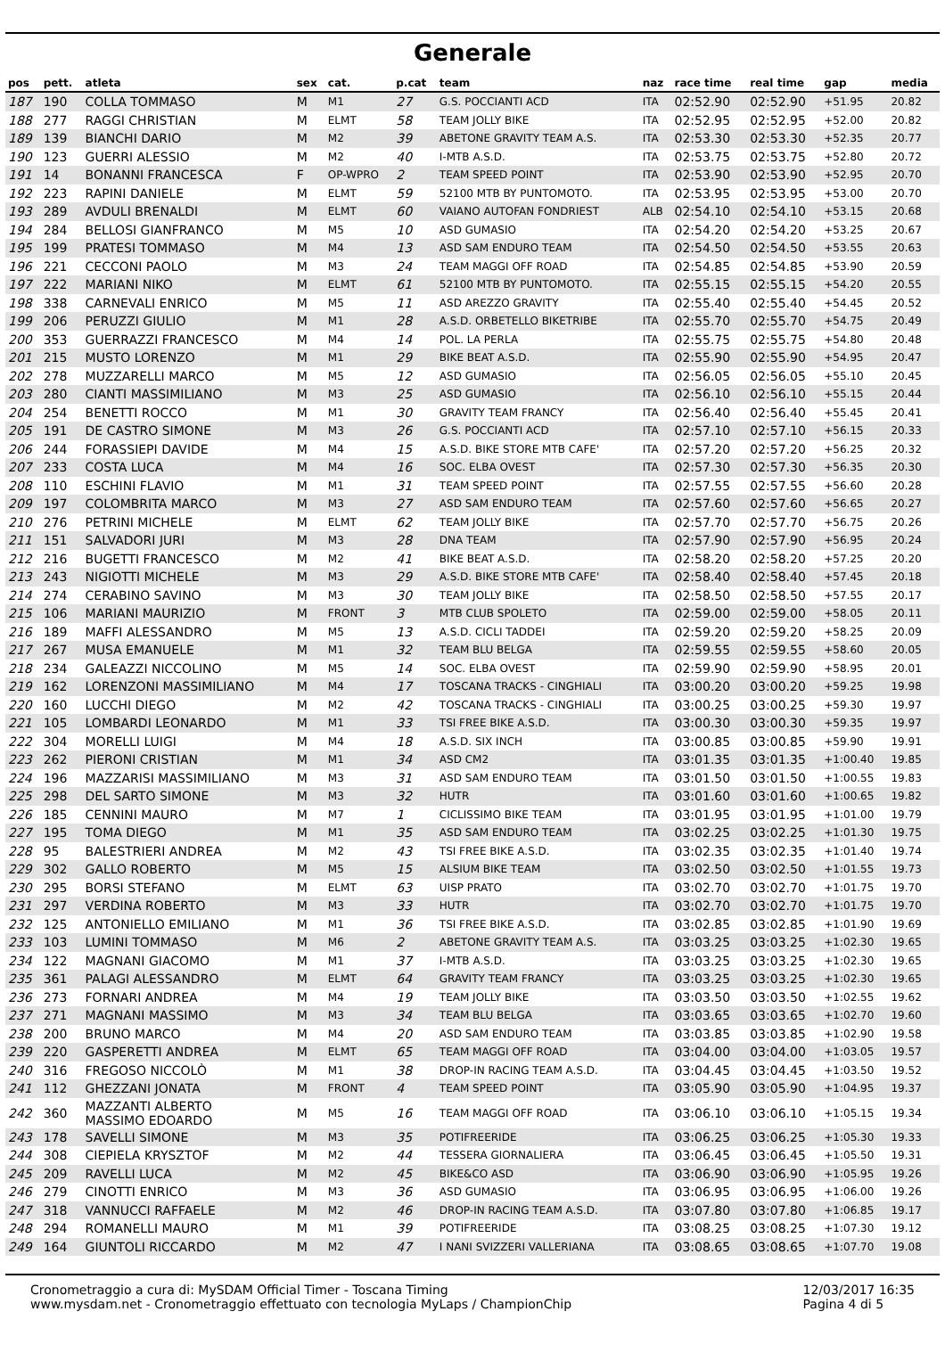Generale
| pos | pett. | atleta | sex | cat. | p.cat | team | naz | race time | real time | gap | media |
| --- | --- | --- | --- | --- | --- | --- | --- | --- | --- | --- | --- |
| 187 | 190 | COLLA TOMMASO | M | M1 | 27 | G.S. POCCIANTI ACD | ITA | 02:52.90 | 02:52.90 | +51.95 | 20.82 |
| 188 | 277 | RAGGI CHRISTIAN | M | ELMT | 58 | TEAM JOLLY BIKE | ITA | 02:52.95 | 02:52.95 | +52.00 | 20.82 |
| 189 | 139 | BIANCHI DARIO | M | M2 | 39 | ABETONE GRAVITY TEAM A.S. | ITA | 02:53.30 | 02:53.30 | +52.35 | 20.77 |
| 190 | 123 | GUERRI ALESSIO | M | M2 | 40 | I-MTB A.S.D. | ITA | 02:53.75 | 02:53.75 | +52.80 | 20.72 |
| 191 | 14 | BONANNI FRANCESCA | F | OP-WPRO | 2 | TEAM SPEED POINT | ITA | 02:53.90 | 02:53.90 | +52.95 | 20.70 |
| 192 | 223 | RAPINI DANIELE | M | ELMT | 59 | 52100 MTB BY PUNTOMOTO. | ITA | 02:53.95 | 02:53.95 | +53.00 | 20.70 |
| 193 | 289 | AVDULI BRENALDI | M | ELMT | 60 | VAIANO AUTOFAN FONDRIEST | ALB | 02:54.10 | 02:54.10 | +53.15 | 20.68 |
| 194 | 284 | BELLOSI GIANFRANCO | M | M5 | 10 | ASD GUMASIO | ITA | 02:54.20 | 02:54.20 | +53.25 | 20.67 |
| 195 | 199 | PRATESI TOMMASO | M | M4 | 13 | ASD SAM ENDURO TEAM | ITA | 02:54.50 | 02:54.50 | +53.55 | 20.63 |
| 196 | 221 | CECCONI PAOLO | M | M3 | 24 | TEAM MAGGI OFF ROAD | ITA | 02:54.85 | 02:54.85 | +53.90 | 20.59 |
| 197 | 222 | MARIANI NIKO | M | ELMT | 61 | 52100 MTB BY PUNTOMOTO. | ITA | 02:55.15 | 02:55.15 | +54.20 | 20.55 |
| 198 | 338 | CARNEVALI ENRICO | M | M5 | 11 | ASD AREZZO GRAVITY | ITA | 02:55.40 | 02:55.40 | +54.45 | 20.52 |
| 199 | 206 | PERUZZI GIULIO | M | M1 | 28 | A.S.D. ORBETELLO BIKETRIBE | ITA | 02:55.70 | 02:55.70 | +54.75 | 20.49 |
| 200 | 353 | GUERRAZZI FRANCESCO | M | M4 | 14 | POL. LA PERLA | ITA | 02:55.75 | 02:55.75 | +54.80 | 20.48 |
| 201 | 215 | MUSTO LORENZO | M | M1 | 29 | BIKE BEAT A.S.D. | ITA | 02:55.90 | 02:55.90 | +54.95 | 20.47 |
| 202 | 278 | MUZZARELLI MARCO | M | M5 | 12 | ASD GUMASIO | ITA | 02:56.05 | 02:56.05 | +55.10 | 20.45 |
| 203 | 280 | CIANTI MASSIMILIANO | M | M3 | 25 | ASD GUMASIO | ITA | 02:56.10 | 02:56.10 | +55.15 | 20.44 |
| 204 | 254 | BENETTI ROCCO | M | M1 | 30 | GRAVITY TEAM FRANCY | ITA | 02:56.40 | 02:56.40 | +55.45 | 20.41 |
| 205 | 191 | DE CASTRO SIMONE | M | M3 | 26 | G.S. POCCIANTI ACD | ITA | 02:57.10 | 02:57.10 | +56.15 | 20.33 |
| 206 | 244 | FORASSIEPI DAVIDE | M | M4 | 15 | A.S.D. BIKE STORE MTB CAFE' | ITA | 02:57.20 | 02:57.20 | +56.25 | 20.32 |
| 207 | 233 | COSTA LUCA | M | M4 | 16 | SOC. ELBA OVEST | ITA | 02:57.30 | 02:57.30 | +56.35 | 20.30 |
| 208 | 110 | ESCHINI FLAVIO | M | M1 | 31 | TEAM SPEED POINT | ITA | 02:57.55 | 02:57.55 | +56.60 | 20.28 |
| 209 | 197 | COLOMBRITA MARCO | M | M3 | 27 | ASD SAM ENDURO TEAM | ITA | 02:57.60 | 02:57.60 | +56.65 | 20.27 |
| 210 | 276 | PETRINI MICHELE | M | ELMT | 62 | TEAM JOLLY BIKE | ITA | 02:57.70 | 02:57.70 | +56.75 | 20.26 |
| 211 | 151 | SALVADORI JURI | M | M3 | 28 | DNA TEAM | ITA | 02:57.90 | 02:57.90 | +56.95 | 20.24 |
| 212 | 216 | BUGETTI FRANCESCO | M | M2 | 41 | BIKE BEAT A.S.D. | ITA | 02:58.20 | 02:58.20 | +57.25 | 20.20 |
| 213 | 243 | NIGIOTTI MICHELE | M | M3 | 29 | A.S.D. BIKE STORE MTB CAFE' | ITA | 02:58.40 | 02:58.40 | +57.45 | 20.18 |
| 214 | 274 | CERABINO SAVINO | M | M3 | 30 | TEAM JOLLY BIKE | ITA | 02:58.50 | 02:58.50 | +57.55 | 20.17 |
| 215 | 106 | MARIANI MAURIZIO | M | FRONT | 3 | MTB CLUB SPOLETO | ITA | 02:59.00 | 02:59.00 | +58.05 | 20.11 |
| 216 | 189 | MAFFI ALESSANDRO | M | M5 | 13 | A.S.D. CICLI TADDEI | ITA | 02:59.20 | 02:59.20 | +58.25 | 20.09 |
| 217 | 267 | MUSA EMANUELE | M | M1 | 32 | TEAM BLU BELGA | ITA | 02:59.55 | 02:59.55 | +58.60 | 20.05 |
| 218 | 234 | GALEAZZI NICCOLINO | M | M5 | 14 | SOC. ELBA OVEST | ITA | 02:59.90 | 02:59.90 | +58.95 | 20.01 |
| 219 | 162 | LORENZONI MASSIMILIANO | M | M4 | 17 | TOSCANA TRACKS - CINGHIALI | ITA | 03:00.20 | 03:00.20 | +59.25 | 19.98 |
| 220 | 160 | LUCCHI DIEGO | M | M2 | 42 | TOSCANA TRACKS - CINGHIALI | ITA | 03:00.25 | 03:00.25 | +59.30 | 19.97 |
| 221 | 105 | LOMBARDI LEONARDO | M | M1 | 33 | TSI FREE BIKE A.S.D. | ITA | 03:00.30 | 03:00.30 | +59.35 | 19.97 |
| 222 | 304 | MORELLI LUIGI | M | M4 | 18 | A.S.D. SIX INCH | ITA | 03:00.85 | 03:00.85 | +59.90 | 19.91 |
| 223 | 262 | PIERONI CRISTIAN | M | M1 | 34 | ASD CM2 | ITA | 03:01.35 | 03:01.35 | +1:00.40 | 19.85 |
| 224 | 196 | MAZZARISI MASSIMILIANO | M | M3 | 31 | ASD SAM ENDURO TEAM | ITA | 03:01.50 | 03:01.50 | +1:00.55 | 19.83 |
| 225 | 298 | DEL SARTO SIMONE | M | M3 | 32 | HUTR | ITA | 03:01.60 | 03:01.60 | +1:00.65 | 19.82 |
| 226 | 185 | CENNINI MAURO | M | M7 | 1 | CICLISSIMO BIKE TEAM | ITA | 03:01.95 | 03:01.95 | +1:01.00 | 19.79 |
| 227 | 195 | TOMA DIEGO | M | M1 | 35 | ASD SAM ENDURO TEAM | ITA | 03:02.25 | 03:02.25 | +1:01.30 | 19.75 |
| 228 | 95 | BALESTRIERI ANDREA | M | M2 | 43 | TSI FREE BIKE A.S.D. | ITA | 03:02.35 | 03:02.35 | +1:01.40 | 19.74 |
| 229 | 302 | GALLO ROBERTO | M | M5 | 15 | ALSIUM BIKE TEAM | ITA | 03:02.50 | 03:02.50 | +1:01.55 | 19.73 |
| 230 | 295 | BORSI STEFANO | M | ELMT | 63 | UISP PRATO | ITA | 03:02.70 | 03:02.70 | +1:01.75 | 19.70 |
| 231 | 297 | VERDINA ROBERTO | M | M3 | 33 | HUTR | ITA | 03:02.70 | 03:02.70 | +1:01.75 | 19.70 |
| 232 | 125 | ANTONIELLO EMILIANO | M | M1 | 36 | TSI FREE BIKE A.S.D. | ITA | 03:02.85 | 03:02.85 | +1:01.90 | 19.69 |
| 233 | 103 | LUMINI TOMMASO | M | M6 | 2 | ABETONE GRAVITY TEAM A.S. | ITA | 03:03.25 | 03:03.25 | +1:02.30 | 19.65 |
| 234 | 122 | MAGNANI GIACOMO | M | M1 | 37 | I-MTB A.S.D. | ITA | 03:03.25 | 03:03.25 | +1:02.30 | 19.65 |
| 235 | 361 | PALAGI ALESSANDRO | M | ELMT | 64 | GRAVITY TEAM FRANCY | ITA | 03:03.25 | 03:03.25 | +1:02.30 | 19.65 |
| 236 | 273 | FORNARI ANDREA | M | M4 | 19 | TEAM JOLLY BIKE | ITA | 03:03.50 | 03:03.50 | +1:02.55 | 19.62 |
| 237 | 271 | MAGNANI MASSIMO | M | M3 | 34 | TEAM BLU BELGA | ITA | 03:03.65 | 03:03.65 | +1:02.70 | 19.60 |
| 238 | 200 | BRUNO MARCO | M | M4 | 20 | ASD SAM ENDURO TEAM | ITA | 03:03.85 | 03:03.85 | +1:02.90 | 19.58 |
| 239 | 220 | GASPERETTI ANDREA | M | ELMT | 65 | TEAM MAGGI OFF ROAD | ITA | 03:04.00 | 03:04.00 | +1:03.05 | 19.57 |
| 240 | 316 | FREGOSO NICCOLÒ | M | M1 | 38 | DROP-IN RACING TEAM A.S.D. | ITA | 03:04.45 | 03:04.45 | +1:03.50 | 19.52 |
| 241 | 112 | GHEZZANI JONATA | M | FRONT | 4 | TEAM SPEED POINT | ITA | 03:05.90 | 03:05.90 | +1:04.95 | 19.37 |
| 242 | 360 | MAZZANTI ALBERTO MASSIMO EDOARDO | M | M5 | 16 | TEAM MAGGI OFF ROAD | ITA | 03:06.10 | 03:06.10 | +1:05.15 | 19.34 |
| 243 | 178 | SAVELLI SIMONE | M | M3 | 35 | POTIFREERIDE | ITA | 03:06.25 | 03:06.25 | +1:05.30 | 19.33 |
| 244 | 308 | CIEPIELA KRYSZTOF | M | M2 | 44 | TESSERA GIORNALIERA | ITA | 03:06.45 | 03:06.45 | +1:05.50 | 19.31 |
| 245 | 209 | RAVELLI LUCA | M | M2 | 45 | BIKE&CO ASD | ITA | 03:06.90 | 03:06.90 | +1:05.95 | 19.26 |
| 246 | 279 | CINOTTI ENRICO | M | M3 | 36 | ASD GUMASIO | ITA | 03:06.95 | 03:06.95 | +1:06.00 | 19.26 |
| 247 | 318 | VANNUCCI RAFFAELE | M | M2 | 46 | DROP-IN RACING TEAM A.S.D. | ITA | 03:07.80 | 03:07.80 | +1:06.85 | 19.17 |
| 248 | 294 | ROMANELLI MAURO | M | M1 | 39 | POTIFREERIDE | ITA | 03:08.25 | 03:08.25 | +1:07.30 | 19.12 |
| 249 | 164 | GIUNTOLI RICCARDO | M | M2 | 47 | I NANI SVIZZERI VALLERIANA | ITA | 03:08.65 | 03:08.65 | +1:07.70 | 19.08 |
Cronometraggio a cura di: MySDAM Official Timer - Toscana Timing
www.mysdam.net - Cronometraggio effettuato con tecnologia MyLaps / ChampionChip
12/03/2017 16:35
Pagina 4 di 5